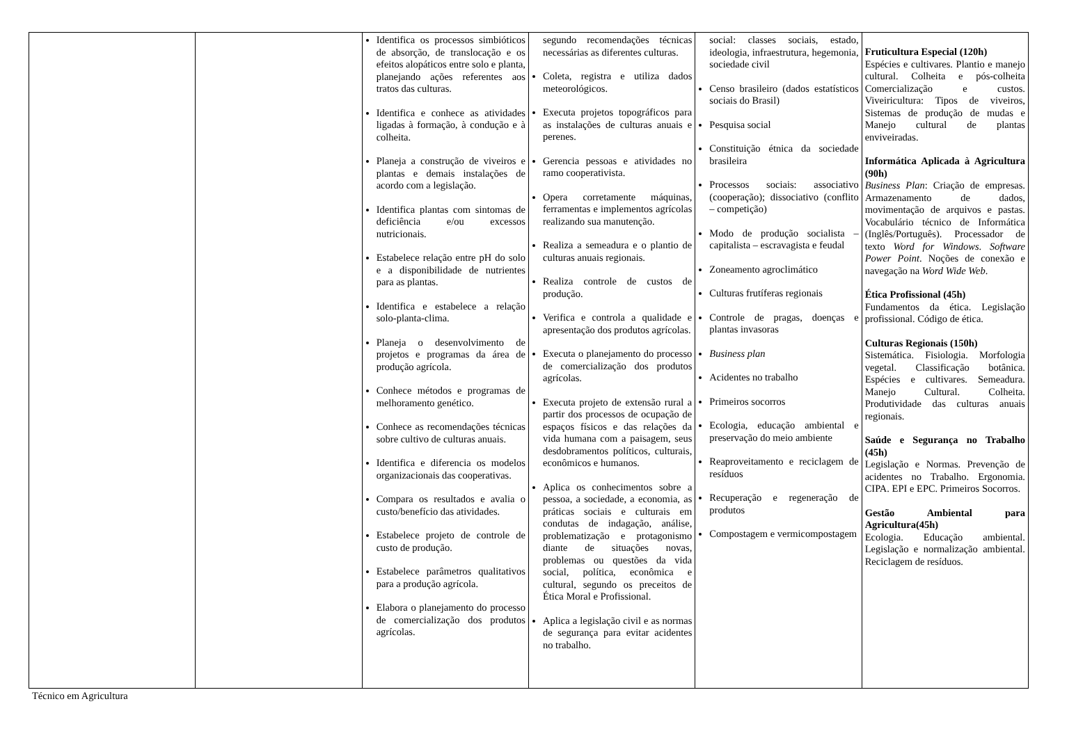| | | Identifica os processos simbióticos de absorção, de translocação e os efeitos alopáticos entre solo e planta, planejando ações referentes aos tratos das culturas. Identifica e conhece as atividades ligadas à formação, à condução e à colheita. Planeja a construção de viveiros e plantas e demais instalações de acordo com a legislação. Identifica plantas com sintomas de deficiência e/ou excessos nutricionais. Estabelece relação entre pH do solo e a disponibilidade de nutrientes para as plantas. Identifica e estabelece a relação solo-planta-clima. Planeja o desenvolvimento de projetos e programas da área de produção agrícola. Conhece métodos e programas de melhoramento genético. Conhece as recomendações técnicas sobre cultivo de culturas anuais. Identifica e diferencia os modelos organizacionais das cooperativas. Compara os resultados e avalia o custo/benefício das atividades. Estabelece projeto de controle de custo de produção. Estabelece parâmetros qualitativos para a produção agrícola. Elabora o planejamento do processo de comercialização dos produtos agrícolas. | segundo recomendações técnicas necessárias as diferentes culturas. Coleta, registra e utiliza dados meteorológicos. Executa projetos topográficos para as instalações de culturas anuais e perenes. Gerencia pessoas e atividades no ramo cooperativista. Opera corretamente máquinas, ferramentas e implementos agrícolas realizando sua manutenção. Realiza a semeadura e o plantio de culturas anuais regionais. Realiza controle de custos de produção. Verifica e controla a qualidade e apresentação dos produtos agrícolas. Executa o planejamento do processo de comercialização dos produtos agrícolas. Executa projeto de extensão rural a partir dos processos de ocupação de espaços físicos e das relações da vida humana com a paisagem, seus desdobramentos políticos, culturais, econômicos e humanos. Aplica os conhecimentos sobre a pessoa, a sociedade, a economia, as práticas sociais e culturais em condutas de indagação, análise, problematização e protagonismo diante de situações novas, problemas ou questões da vida social, política, econômica e cultural, segundo os preceitos de Ética Moral e Profissional. Aplica a legislação civil e as normas de segurança para evitar acidentes no trabalho. | social: classes sociais, estado, ideologia, infraestrutura, hegemonia, sociedade civil Censo brasileiro (dados estatísticos sociais do Brasil) Pesquisa social Constituição étnica da sociedade brasileira Processos sociais: associativo (cooperação); dissociativo (conflito – competição) Modo de produção socialista – capitalista – escravagista e feudal Zoneamento agroclimático Culturas frutíferas regionais Controle de pragas, doenças e plantas invasoras Business plan Acidentes no trabalho Primeiros socorros Ecologia, educação ambiental e preservação do meio ambiente Reaproveitamento e reciclagem de resíduos Recuperação e regeneração de produtos Compostagem e vermicompostagem | Fruticultura Especial (120h) Espécies e cultivares. Plantio e manejo cultural. Colheita e pós-colheita Comercialização e custos. Viveiricultura: Tipos de viveiros, Sistemas de produção de mudas e Manejo cultural de plantas enviveiradas. Informática Aplicada à Agricultura (90h) Business Plan : Criação de empresas. Armazenamento de dados, movimentação de arquivos e pastas. Vocabulário técnico de Informática (Inglês/Português). Processador de texto Word for Windows . Software Power Point . Noções de conexão e navegação na Word Wide Web . Ética Profissional (45h) Fundamentos da ética. Legislação profissional. Código de ética. Culturas Regionais (150h) Sistemática. Fisiologia. Morfologia vegetal. Classificação botânica. Espécies e cultivares. Semeadura. Manejo Cultural. Colheita. Produtividade das culturas anuais regionais. Saúde e Segurança no Trabalho (45h) Legislação e Normas. Prevenção de acidentes no Trabalho. Ergonomia. CIPA. EPI e EPC. Primeiros Socorros. Gestão Ambiental para Agricultura(45h) Ecologia. Educação ambiental. Legislação e normalização ambiental. Reciclagem de resíduos. |
Técnico em Agricultura